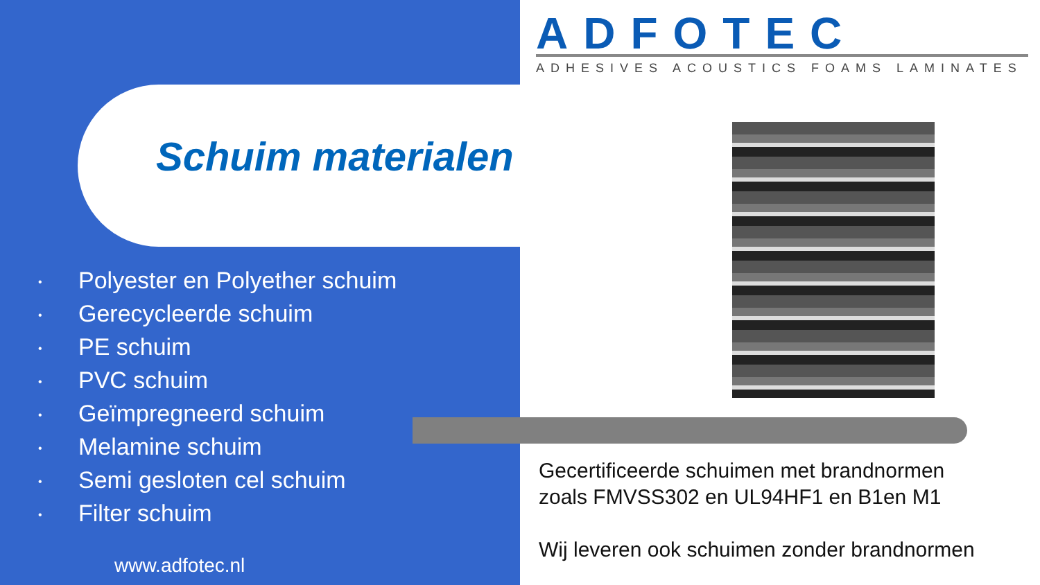ADFOTEC
ADHESIVES ACOUSTICS FOAMS LAMINATES
Schuim materialen
• Polyester en Polyether schuim
• Gerecycleerde schuim
• PE schuim
• PVC schuim
• Geïmpregneerd schuim
• Melamine schuim
• Semi gesloten cel schuim
• Filter schuim
www.adfotec.nl
Gecertificeerde schuimen met brandnormen
zoals FMVSS302 en UL94HF1 en B1en M1
Wij leveren ook schuimen zonder brandnormen